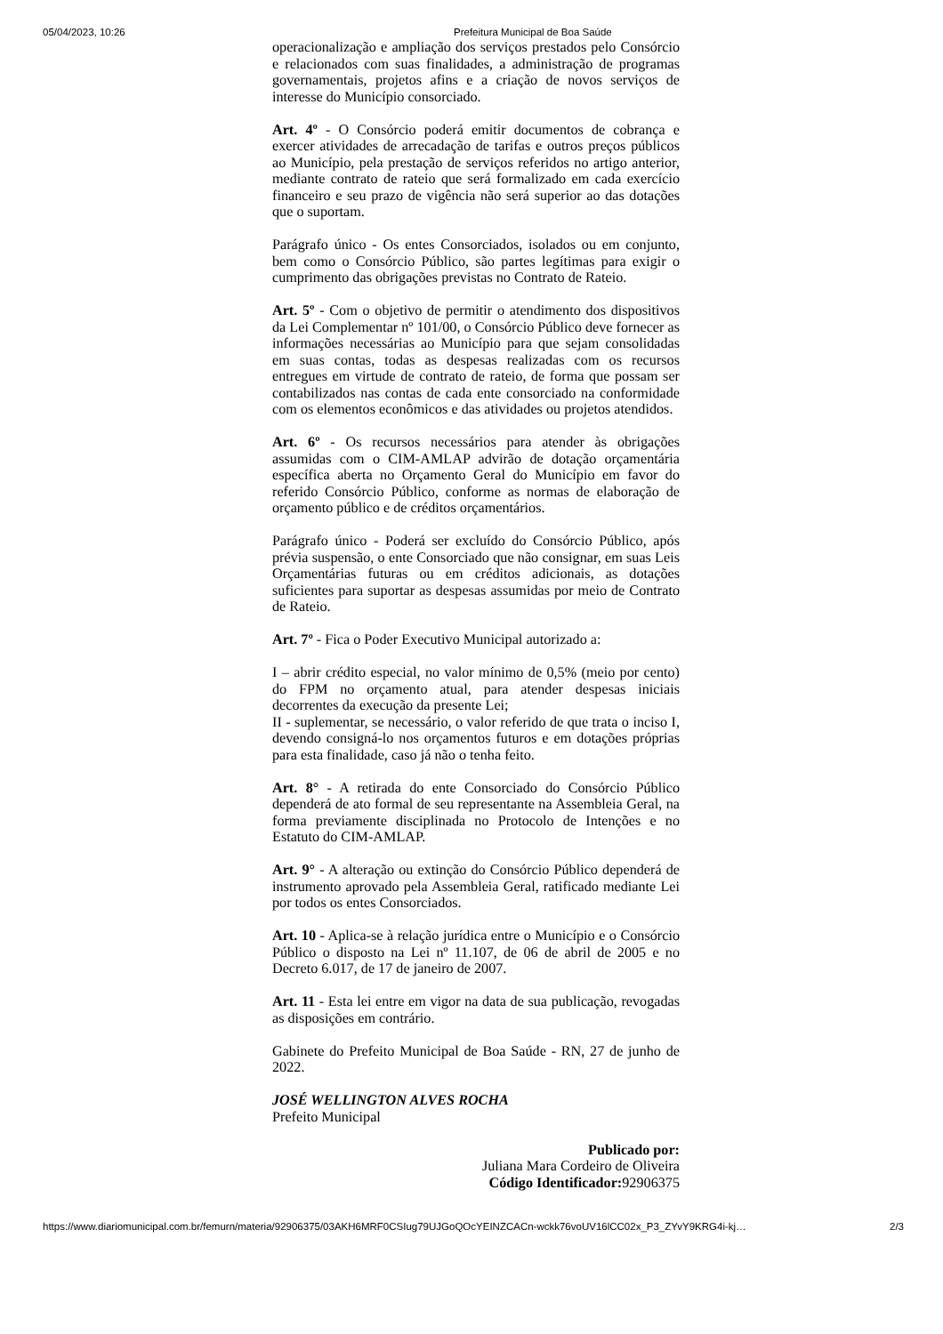05/04/2023, 10:26 Prefeitura Municipal de Boa Saúde
operacionalização e ampliação dos serviços prestados pelo Consórcio e relacionados com suas finalidades, a administração de programas governamentais, projetos afins e a criação de novos serviços de interesse do Município consorciado.
Art. 4º - O Consórcio poderá emitir documentos de cobrança e exercer atividades de arrecadação de tarifas e outros preços públicos ao Município, pela prestação de serviços referidos no artigo anterior, mediante contrato de rateio que será formalizado em cada exercício financeiro e seu prazo de vigência não será superior ao das dotações que o suportam.
Parágrafo único - Os entes Consorciados, isolados ou em conjunto, bem como o Consórcio Público, são partes legítimas para exigir o cumprimento das obrigações previstas no Contrato de Rateio.
Art. 5º - Com o objetivo de permitir o atendimento dos dispositivos da Lei Complementar nº 101/00, o Consórcio Público deve fornecer as informações necessárias ao Município para que sejam consolidadas em suas contas, todas as despesas realizadas com os recursos entregues em virtude de contrato de rateio, de forma que possam ser contabilizados nas contas de cada ente consorciado na conformidade com os elementos econômicos e das atividades ou projetos atendidos.
Art. 6º - Os recursos necessários para atender às obrigações assumidas com o CIM-AMLAP advirão de dotação orçamentária específica aberta no Orçamento Geral do Município em favor do referido Consórcio Público, conforme as normas de elaboração de orçamento público e de créditos orçamentários.
Parágrafo único - Poderá ser excluído do Consórcio Público, após prévia suspensão, o ente Consorciado que não consignar, em suas Leis Orçamentárias futuras ou em créditos adicionais, as dotações suficientes para suportar as despesas assumidas por meio de Contrato de Rateio.
Art. 7º - Fica o Poder Executivo Municipal autorizado a:
I – abrir crédito especial, no valor mínimo de 0,5% (meio por cento) do FPM no orçamento atual, para atender despesas iniciais decorrentes da execução da presente Lei;
II - suplementar, se necessário, o valor referido de que trata o inciso I, devendo consigná-lo nos orçamentos futuros e em dotações próprias para esta finalidade, caso já não o tenha feito.
Art. 8° - A retirada do ente Consorciado do Consórcio Público dependerá de ato formal de seu representante na Assembleia Geral, na forma previamente disciplinada no Protocolo de Intenções e no Estatuto do CIM-AMLAP.
Art. 9° - A alteração ou extinção do Consórcio Público dependerá de instrumento aprovado pela Assembleia Geral, ratificado mediante Lei por todos os entes Consorciados.
Art. 10 - Aplica-se à relação jurídica entre o Município e o Consórcio Público o disposto na Lei nº 11.107, de 06 de abril de 2005 e no Decreto 6.017, de 17 de janeiro de 2007.
Art. 11 - Esta lei entre em vigor na data de sua publicação, revogadas as disposições em contrário.
Gabinete do Prefeito Municipal de Boa Saúde - RN, 27 de junho de 2022.
JOSÉ WELLINGTON ALVES ROCHA
Prefeito Municipal
Publicado por:
Juliana Mara Cordeiro de Oliveira
Código Identificador: 92906375
https://www.diariomunicipal.com.br/femurn/materia/92906375/03AKH6MRF0CSIug79UJGoQOcYEINZCACn-wckk76voUV16lCC02x_P3_ZYvY9KRG4i-kj… 2/3